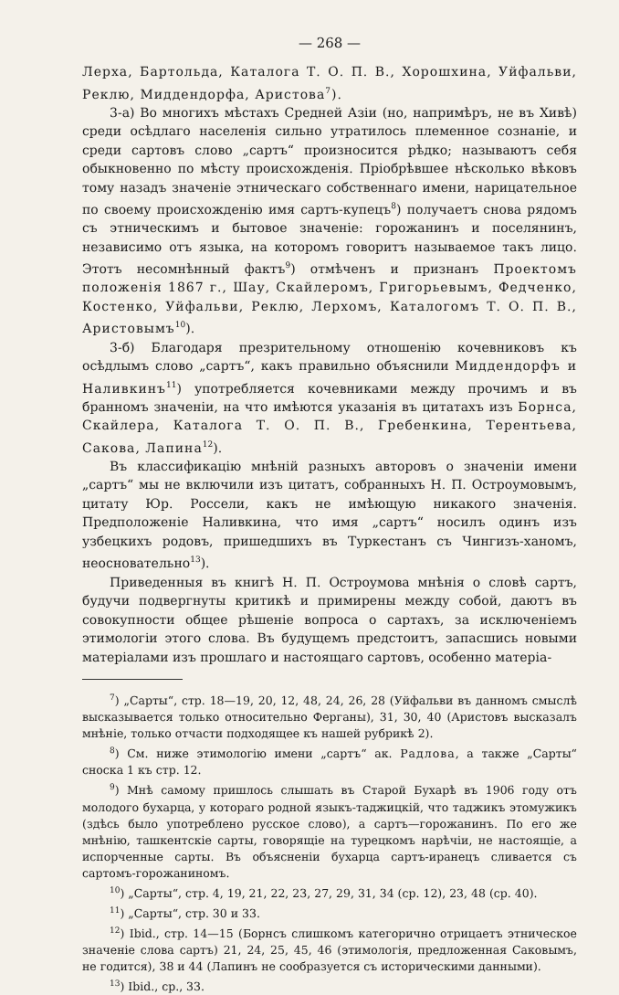— 268 —
Лерха, Бартольда, Каталога Т. О. П. В., Хорошхина, Уйфальви, Реклю, Миддендорфа, Аристова<sup>7</sup>).
3-а) Во многихъ мѣстахъ Средней Азіи (но, напримѣръ, не въ Хивѣ) среди осѣдлаго населенія сильно утратилось племенное сознаніе, и среди сартовъ слово „сартъ“ произносится рѣдко; называютъ себя обыкновенно по мѣсту происхожденія. Пріобрѣвшее нѣсколько вѣковъ тому назадъ значеніе этническаго собственнаго имени, нарицательное по своему происхожденію имя сартъ-купецъ<sup>8</sup>) получаетъ снова рядомъ съ этническимъ и бытовое значеніе: горожанинъ и поселянинъ, независимо отъ языка, на которомъ говоритъ называемое такъ лицо. Этотъ несомнѣнный фактъ<sup>9</sup>) отмѣченъ и признанъ Проектомъ положенія 1867 г., Шау, Скайлеромъ, Григорьевымъ, Федченко, Костенко, Уйфальви, Реклю, Лерхомъ, Каталогомъ Т. О. П. В., Аристовымъ<sup>10</sup>).
3-б) Благодаря презрительному отношенію кочевниковъ къ осѣдлымъ слово „сартъ“, какъ правильно объяснили Миддендорфъ и Наливкинъ<sup>11</sup>) употребляется кочевниками между прочимъ и въ бранномъ значеніи, на что имѣются указанія въ цитатахъ изъ Борнса, Скайлера, Каталога Т. О. П. В., Гребенкина, Терентьева, Сакова, Лапина<sup>12</sup>).
Въ классификацію мнѣній разныхъ авторовъ о значеніи имени „сартъ“ мы не включили изъ цитатъ, собранныхъ Н. П. Остроумовымъ, цитату Юр. Россели, какъ не имѣющую никакого значенія. Предположеніе Наливкина, что имя „сартъ“ носилъ одинъ изъ узбецкихъ родовъ, пришедшихъ въ Туркестанъ съ Чингизъ-ханомъ, неосновательно<sup>13</sup>).
Приведенныя въ книгѣ Н. П. Остроумова мнѣнія о словѣ сартъ, будучи подвергнуты критикѣ и примирены между собой, даютъ въ совокупности общее рѣшеніе вопроса о сартахъ, за исключеніемъ этимологіи этого слова. Въ будущемъ предстоитъ, запасшись новыми матеріалами изъ прошлаго и настоящаго сартовъ, особенно матеріа-
<sup>7</sup>) „Сарты“, стр. 18—19, 20, 12, 48, 24, 26, 28 (Уйфальви въ данномъ смыслѣ высказывается только относительно Ферганы), 31, 30, 40 (Аристовъ высказалъ мнѣніе, только отчасти подходящее къ нашей рубрикѣ 2).
<sup>8</sup>) См. ниже этимологію имени „сартъ“ ак. Радлова, а также „Сарты“ сноска 1 къ стр. 12.
<sup>9</sup>) Мнѣ самому пришлось слышать въ Старой Бухарѣ въ 1906 году отъ молодого бухарца, у котораго родной языкъ-таджицкій, что таджикъ этомужикъ (здѣсь было употреблено русское слово), а сартъ—горожанинъ. По его же мнѣнію, ташкентскіе сарты, говорящіе на турецкомъ нарѣчіи, не настоящіе, а испорченные сарты. Въ объясненіи бухарца сартъ-иранецъ сливается съ сартомъ-горожаниномъ.
<sup>10</sup>) „Сарты“, стр. 4, 19, 21, 22, 23, 27, 29, 31, 34 (ср. 12), 23, 48 (ср. 40).
<sup>11</sup>) „Сарты“, стр. 30 и 33.
<sup>12</sup>) Ibid., стр. 14—15 (Борнсъ слишкомъ категорично отрицаетъ этническое значеніе слова сартъ) 21, 24, 25, 45, 46 (этимологія, предложенная Саковымъ, не годится), 38 и 44 (Лапинъ не сообразуется съ историческими данными).
<sup>13</sup>) Ibid., ср., 33.